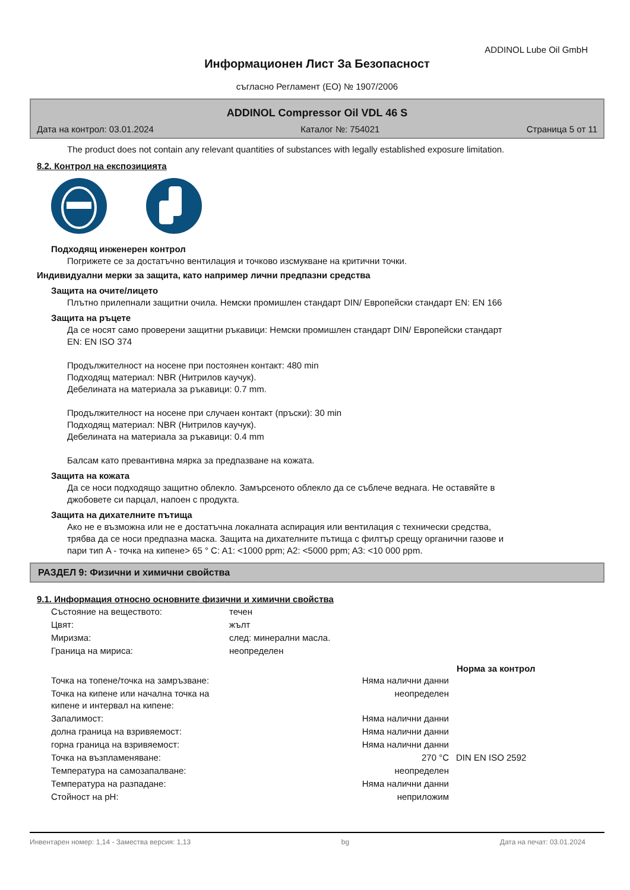ADDINOL Lube Oil GmbH
Информационен Лист За Безопасност
съгласно Регламент (ЕО) № 1907/2006
ADDINOL Compressor Oil VDL 46 S
Дата на контрол: 03.01.2024 Каталог №: 754021 Страница 5 от 11
The product does not contain any relevant quantities of substances with legally established exposure limitation.
8.2. Контрол на експозицията
Подходящ инженерен контрол
Погрижете се за достатъчно вентилация и точково изсмукване на критични точки.
Индивидуални мерки за защита, като например лични предпазни средства
Защита на очите/лицето
Плътно прилепнали защитни очила. Немски промишлен стандарт DIN/ Европейски стандарт EN: EN 166
Защита на ръцете
Да се носят само проверени защитни ръкавици: Немски промишлен стандарт DIN/ Европейски стандарт
EN: EN ISO 374
Продължителност на носене при постоянен контакт: 480 min
Подходящ материал: NBR (Нитрилов каучук).
Дебелината на материала за ръкавици: 0.7 mm.
Продължителност на носене при случаен контакт (пръски): 30 min
Подходящ материал: NBR (Нитрилов каучук).
Дебелината на материала за ръкавици: 0.4 mm
Балсам като превантивна мярка за предпазване на кожата.
Защита на кожата
Да се носи подходящо защитно облекло. Замърсеното облекло да се съблече веднага. Не оставяйте в
джобовете си парцал, напоен с продукта.
Защита на дихателните пътища
Ако не е възможна или не е достатъчна локалната аспирация или вентилация с технически средства,
трябва да се носи предпазна маска. Защита на дихателните пътища с филтър срещу органични газове и
пари тип A - точка на кипене> 65 ° C: A1: <1000 ppm; A2: <5000 ppm; A3: <10 000 ppm.
РАЗДЕЛ 9: Физични и химични свойства
9.1. Информация относно основните физични и химични свойства
| Състояние на веществото: | течен | | |
| Цвят: | жълт | | |
| Миризма: | след: минерални масла. | | |
| Граница на мириса: | неопределен | | |
| | | | Норма за контрол |
| Точка на топене/точка на замръзване: Няма налични данни | | | |
| Точка на кипене или начална точка на кипене и интервал на кипене: неопределен | | | |
| Запалимост: Няма налични данни | | | |
| долна граница на взривяемост: Няма налични данни | | | |
| горна граница на взривяемост: Няма налични данни | | | |
| Точка на възпламеняване: 270 °C | | | DIN EN ISO 2592 |
| Температура на самозапалване: неопределен | | | |
| Температура на разпадане: Няма налични данни | | | |
| Стойност на pH: неприложим | | | |
Инвентарен номер: 1,14 - Замества версия: 1,13 bg Дата на печат: 03.01.2024